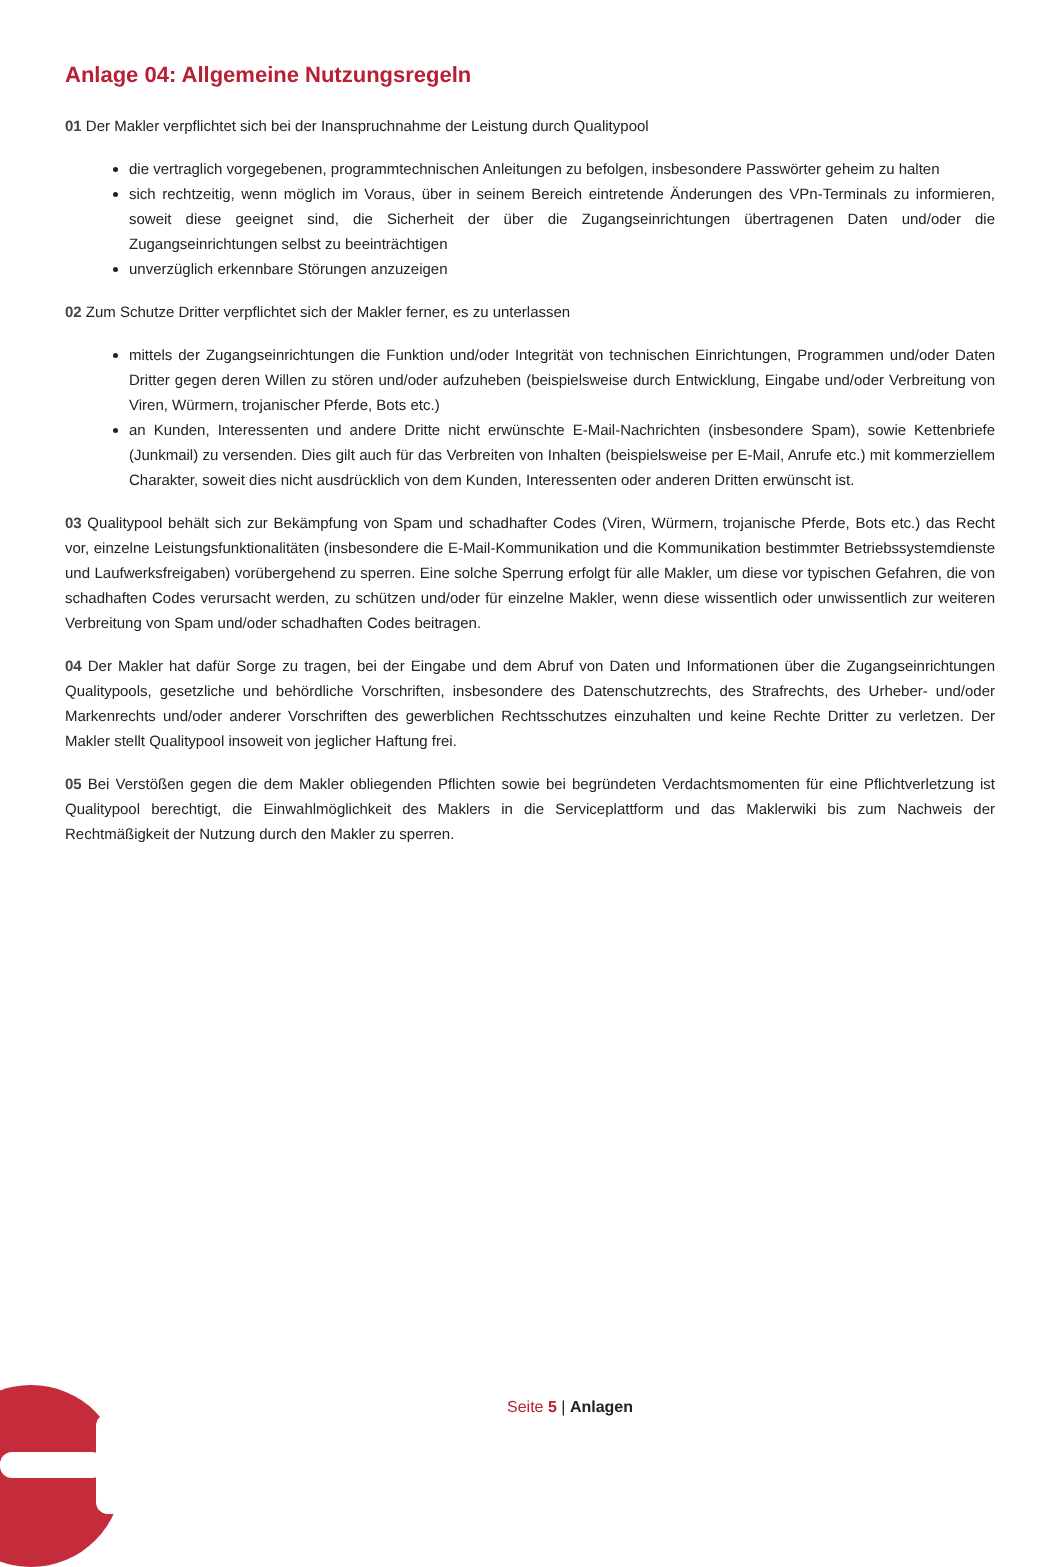Anlage 04: Allgemeine Nutzungsregeln
01 Der Makler verpflichtet sich bei der Inanspruchnahme der Leistung durch Qualitypool
die vertraglich vorgegebenen, programmtechnischen Anleitungen zu befolgen, insbesondere Passwörter geheim zu halten
sich rechtzeitig, wenn möglich im Voraus, über in seinem Bereich eintretende Änderungen des VPn-Terminals zu informieren, soweit diese geeignet sind, die Sicherheit der über die Zugangseinrichtungen übertragenen Daten und/oder die Zugangseinrichtungen selbst zu beeinträchtigen
unverzüglich erkennbare Störungen anzuzeigen
02 Zum Schutze Dritter verpflichtet sich der Makler ferner, es zu unterlassen
mittels der Zugangseinrichtungen die Funktion und/oder Integrität von technischen Einrichtungen, Programmen und/oder Daten Dritter gegen deren Willen zu stören und/oder aufzuheben (beispielsweise durch Entwicklung, Eingabe und/oder Verbreitung von Viren, Würmern, trojanischer Pferde, Bots etc.)
an Kunden, Interessenten und andere Dritte nicht erwünschte E-Mail-Nachrichten (insbesondere Spam), sowie Kettenbriefe (Junkmail) zu versenden. Dies gilt auch für das Verbreiten von Inhalten (beispielsweise per E-Mail, Anrufe etc.) mit kommerziellem Charakter, soweit dies nicht ausdrücklich von dem Kunden, Interessenten oder anderen Dritten erwünscht ist.
03 Qualitypool behält sich zur Bekämpfung von Spam und schadhafter Codes (Viren, Würmern, trojanische Pferde, Bots etc.) das Recht vor, einzelne Leistungsfunktionalitäten (insbesondere die E-Mail-Kommunikation und die Kommunikation bestimmter Betriebssystemdienste und Laufwerksfreigaben) vorübergehend zu sperren. Eine solche Sperrung erfolgt für alle Makler, um diese vor typischen Gefahren, die von schadhaften Codes verursacht werden, zu schützen und/oder für einzelne Makler, wenn diese wissentlich oder unwissentlich zur weiteren Verbreitung von Spam und/oder schadhaften Codes beitragen.
04 Der Makler hat dafür Sorge zu tragen, bei der Eingabe und dem Abruf von Daten und Informationen über die Zugangseinrichtungen Qualitypools, gesetzliche und behördliche Vorschriften, insbesondere des Datenschutzrechts, des Strafrechts, des Urheber- und/oder Markenrechts und/oder anderer Vorschriften des gewerblichen Rechtsschutzes einzuhalten und keine Rechte Dritter zu verletzen. Der Makler stellt Qualitypool insoweit von jeglicher Haftung frei.
05 Bei Verstößen gegen die dem Makler obliegenden Pflichten sowie bei begründeten Verdachtsmomenten für eine Pflichtverletzung ist Qualitypool berechtigt, die Einwahlmöglichkeit des Maklers in die Serviceplattform und das Maklerwiki bis zum Nachweis der Rechtmäßigkeit der Nutzung durch den Makler zu sperren.
Seite 5 | Anlagen